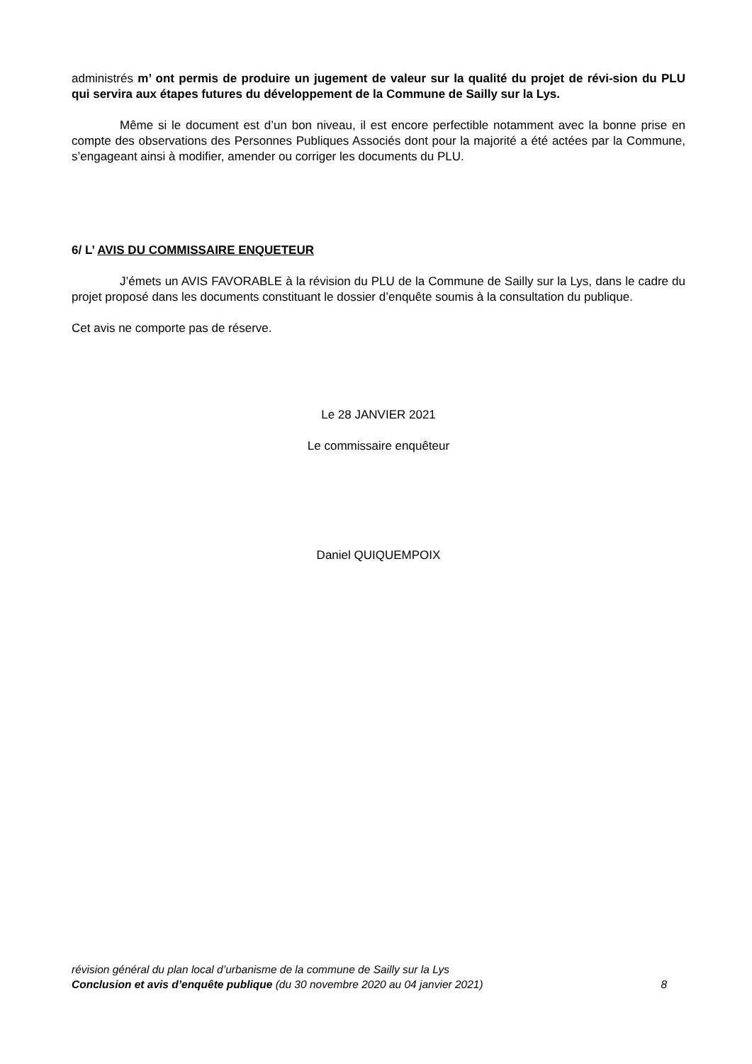administrés m’ ont permis de produire un jugement de valeur sur la qualité du projet de révi-sion du PLU qui servira aux étapes futures du développement de la Commune de Sailly sur la Lys.
Même si le document est d’un bon niveau, il est encore perfectible notamment avec la bonne prise en compte des observations des Personnes Publiques Associés dont pour la majorité a été actées par la Commune, s’engageant ainsi à modifier, amender ou corriger les documents du PLU.
6/ L’ AVIS DU COMMISSAIRE ENQUETEUR
J’émets un AVIS FAVORABLE à la révision du PLU de la Commune de Sailly sur la Lys, dans le cadre du projet proposé dans les documents constituant le dossier d’enquête soumis à la consultation du publique.
Cet avis ne comporte pas de réserve.
Le 28 JANVIER 2021
Le commissaire enquêteur
Daniel QUIQUEMPOIX
révision général du plan local d’urbanisme de la commune de Sailly sur la Lys
Conclusion et avis d’enquête publique (du 30 novembre 2020 au 04 janvier 2021) 8